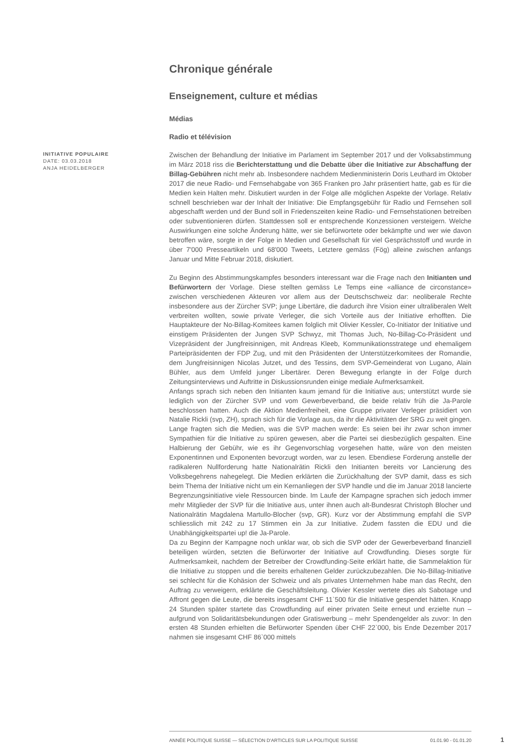Chronique générale
Enseignement, culture et médias
Médias
Radio et télévision
INITIATIVE POPULAIRE
DATE: 03.03.2018
ANJA HEIDELBERGER
Zwischen der Behandlung der Initiative im Parlament im September 2017 und der Volksabstimmung im März 2018 riss die Berichterstattung und die Debatte über die Initiative zur Abschaffung der Billag-Gebühren nicht mehr ab. Insbesondere nachdem Medienministerin Doris Leuthard im Oktober 2017 die neue Radio- und Fernsehabgabe von 365 Franken pro Jahr präsentiert hatte, gab es für die Medien kein Halten mehr. Diskutiert wurden in der Folge alle möglichen Aspekte der Vorlage. Relativ schnell beschrieben war der Inhalt der Initiative: Die Empfangsgebühr für Radio und Fernsehen soll abgeschafft werden und der Bund soll in Friedenszeiten keine Radio- und Fernsehstationen betreiben oder subventionieren dürfen. Stattdessen soll er entsprechende Konzessionen versteigern. Welche Auswirkungen eine solche Änderung hätte, wer sie befürwortete oder bekämpfte und wer wie davon betroffen wäre, sorgte in der Folge in Medien und Gesellschaft für viel Gesprächsstoff und wurde in über 7'000 Presseartikeln und 68'000 Tweets, Letztere gemäss (Fög) alleine zwischen anfangs Januar und Mitte Februar 2018, diskutiert.
Zu Beginn des Abstimmungskampfes besonders interessant war die Frage nach den Initianten und Befürwortern der Vorlage. Diese stellten gemäss Le Temps eine «alliance de circonstance» zwischen verschiedenen Akteuren vor allem aus der Deutschschweiz dar: neoliberale Rechte insbesondere aus der Zürcher SVP; junge Libertäre, die dadurch ihre Vision einer ultraliberalen Welt verbreiten wollten, sowie private Verleger, die sich Vorteile aus der Initiative erhofften. Die Hauptakteure der No-Billag-Komitees kamen folglich mit Olivier Kessler, Co-Initiator der Initiative und einstigem Präsidenten der Jungen SVP Schwyz, mit Thomas Juch, No-Billag-Co-Präsident und Vizepräsident der Jungfreisinnigen, mit Andreas Kleeb, Kommunikationsstratege und ehemaligem Parteipräsidenten der FDP Zug, und mit den Präsidenten der Unterstützerkomitees der Romandie, dem Jungfreisinnigen Nicolas Jutzet, und des Tessins, dem SVP-Gemeinderat von Lugano, Alain Bühler, aus dem Umfeld junger Libertärer. Deren Bewegung erlangte in der Folge durch Zeitungsinterviews und Auftritte in Diskussionsrunden einige mediale Aufmerksamkeit.
Anfangs sprach sich neben den Initianten kaum jemand für die Initiative aus; unterstützt wurde sie lediglich von der Zürcher SVP und vom Gewerbeverband, die beide relativ früh die Ja-Parole beschlossen hatten. Auch die Aktion Medienfreiheit, eine Gruppe privater Verleger präsidiert von Natalie Rickli (svp, ZH), sprach sich für die Vorlage aus, da ihr die Aktivitäten der SRG zu weit gingen. Lange fragten sich die Medien, was die SVP machen werde: Es seien bei ihr zwar schon immer Sympathien für die Initiative zu spüren gewesen, aber die Partei sei diesbezüglich gespalten. Eine Halbierung der Gebühr, wie es ihr Gegenvorschlag vorgesehen hatte, wäre von den meisten Exponentinnen und Exponenten bevorzugt worden, war zu lesen. Ebendiese Forderung anstelle der radikaleren Nullforderung hatte Nationalrätin Rickli den Initianten bereits vor Lancierung des Volksbegehrens nahegelegt. Die Medien erklärten die Zurückhaltung der SVP damit, dass es sich beim Thema der Initiative nicht um ein Kernanliegen der SVP handle und die im Januar 2018 lancierte Begrenzungsinitiative viele Ressourcen binde. Im Laufe der Kampagne sprachen sich jedoch immer mehr Mitglieder der SVP für die Initiative aus, unter ihnen auch alt-Bundesrat Christoph Blocher und Nationalrätin Magdalena Martullo-Blocher (svp, GR). Kurz vor der Abstimmung empfahl die SVP schliesslich mit 242 zu 17 Stimmen ein Ja zur Initiative. Zudem fassten die EDU und die Unabhängigkeitspartei up! die Ja-Parole.
Da zu Beginn der Kampagne noch unklar war, ob sich die SVP oder der Gewerbeverband finanziell beteiligen würden, setzten die Befürworter der Initiative auf Crowdfunding. Dieses sorgte für Aufmerksamkeit, nachdem der Betreiber der Crowdfunding-Seite erklärt hatte, die Sammelaktion für die Initiative zu stoppen und die bereits erhaltenen Gelder zurückzubezahlen. Die No-Billag-Initiative sei schlecht für die Kohäsion der Schweiz und als privates Unternehmen habe man das Recht, den Auftrag zu verweigern, erklärte die Geschäftsleitung. Olivier Kessler wertete dies als Sabotage und Affront gegen die Leute, die bereits insgesamt CHF 11`500 für die Initiative gespendet hätten. Knapp 24 Stunden später startete das Crowdfunding auf einer privaten Seite erneut und erzielte nun – aufgrund von Solidaritätsbekundungen oder Gratiswerbung – mehr Spendengelder als zuvor: In den ersten 48 Stunden erhielten die Befürworter Spenden über CHF 22`000, bis Ende Dezember 2017 nahmen sie insgesamt CHF 86`000 mittels
ANNÉE POLITIQUE SUISSE — SÉLECTION D'ARTICLES SUR LA POLITIQUE SUISSE 01.01.90 - 01.01.20
1